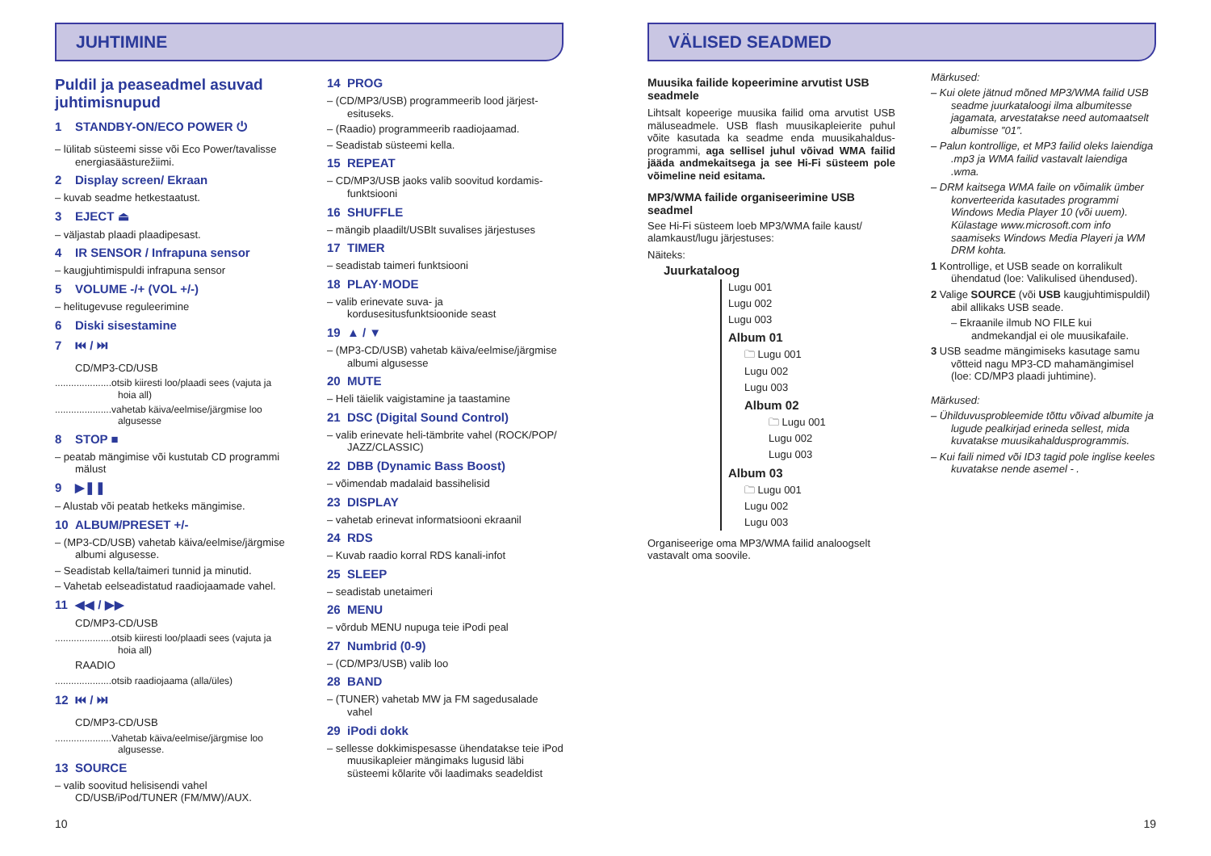JUHTIMINE
Puldil ja peaseadmel asuvad juhtimisnupud
1 STANDBY-ON/ECO POWER ⏻
– lülitab süsteemi sisse või Eco Power/tavalisse energiasäästurežiimi.
2 Display screen/ Ekraan
– kuvab seadme hetkestaatust.
3 EJECT ⏏
– väljastab plaadi plaadipesast.
4 IR SENSOR / Infrapuna sensor
– kaugjuhtimispuldi infrapuna sensor
5 VOLUME -/+ (VOL +/-)
– helitugevuse reguleerimine
6 Diski sisestamine
7 ⏮ / ⏭
CD/MP3-CD/USB
.....................otsib kiiresti loo/plaadi sees (vajuta ja hoia all)
.....................vahetab käiva/eelmise/järgmise loo algusesse
8 STOP ■
– peatab mängimise või kustutab CD programmi mälust
9 ▶❚❚
– Alustab või peatab hetkeks mängimise.
10 ALBUM/PRESET +/-
– (MP3-CD/USB) vahetab käiva/eelmise/järgmise albumi algusesse.
– Seadistab kella/taimeri tunnid ja minutid.
– Vahetab eelseadistatud raadiojaamade vahel.
11 ◀◀ / ▶▶
CD/MP3-CD/USB
.....................otsib kiiresti loo/plaadi sees (vajuta ja hoia all)
RAADIO
.....................otsib raadiojaama (alla/üles)
12 ⏮ / ⏭
CD/MP3-CD/USB
.....................Vahetab käiva/eelmise/järgmise loo algusesse.
13 SOURCE
– valib soovitud helisisendi vahel CD/USB/iPod/TUNER (FM/MW)/AUX.
14 PROG
– (CD/MP3/USB) programmeerib lood järjest-esituseks.
– (Raadio) programmeerib raadiojaamad.
– Seadistab süsteemi kella.
15 REPEAT
– CD/MP3/USB jaoks valib soovitud kordamis-funktsiooni
16 SHUFFLE
– mängib plaadilt/USBlt suvalises järjestuses
17 TIMER
– seadistab taimeri funktsiooni
18 PLAY·MODE
– valib erinevate suva- ja kordusesitusfunktsioonide seast
19 ▲ / ▼
– (MP3-CD/USB) vahetab käiva/eelmise/järgmise albumi algusesse
20 MUTE
– Heli täielik vaigistamine ja taastamine
21 DSC (Digital Sound Control)
– valib erinevate heli-tämbrite vahel (ROCK/POP/ JAZZ/CLASSIC)
22 DBB (Dynamic Bass Boost)
– võimendab madalaid bassihelisid
23 DISPLAY
– vahetab erinevat informatsiooni ekraanil
24 RDS
– Kuvab raadio korral RDS kanali-infot
25 SLEEP
– seadistab unetaimeri
26 MENU
– võrdub MENU nupuga teie iPodi peal
27 Numbrid (0-9)
– (CD/MP3/USB) valib loo
28 BAND
– (TUNER) vahetab MW ja FM sagedusalade vahel
29 iPodi dokk
– sellesse dokkimispesasse ühendatakse teie iPod muusikapleier mängimaks lugusid läbi süsteemi kõlarite või laadimaks seadeldist
10
VÄLISED SEADMED
Muusika failide kopeerimine arvutist USB seadmele
Lihtsalt kopeerige muusika failid oma arvutist USB mäluseadmele. USB flash muusikapleierite puhul võite kasutada ka seadme enda muusikahaldus-programmi, aga sellisel juhul võivad WMA failid jääda andmekaitsega ja see Hi-Fi süsteem pole võimeline neid esitama.
MP3/WMA failide organiseerimine USB seadmel
See Hi-Fi süsteem loeb MP3/WMA faile kaust/ alamkaust/lugu järjestuses:
Näiteks:
Juurkataloog
Lugu 001
Lugu 002
Lugu 003
Album 01
🗀 Lugu 001
Lugu 002
Lugu 003
Album 02
🗀 Lugu 001
Lugu 002
Lugu 003
Album 03
🗀 Lugu 001
Lugu 002
Lugu 003
Organiseerige oma MP3/WMA failid analoogselt vastavalt oma soovile.
Märkused:
– Kui olete jätnud mõned MP3/WMA failid USB seadme juurkataloogi ilma albumitesse jagamata, arvestatakse need automaatselt albumisse ”01”.
– Palun kontrollige, et MP3 failid oleks laiendiga .mp3 ja WMA failid vastavalt laiendiga .wma.
– DRM kaitsega WMA faile on võimalik ümber konverteerida kasutades programmi Windows Media Player 10 (või uuem). Külastage www.microsoft.com info saamiseks Windows Media Playeri ja WM DRM kohta.
1 Kontrollige, et USB seade on korralikult ühendatud (loe: Valikulised ühendused).
2 Valige SOURCE (või USB kaugjuhtimispuldil) abil allikaks USB seade.
– Ekraanile ilmub NO FILE kui andmekandjal ei ole muusikafaile.
3 USB seadme mängimiseks kasutage samu võtteid nagu MP3-CD mahamängimisel (loe: CD/MP3 plaadi juhtimine).
Märkused:
– Ühilduvusprobleemide tõttu võivad albumite ja lugude pealkirjad erineda sellest, mida kuvatakse muusikahaldusprogrammis.
– Kui faili nimed või ID3 tagid pole inglise keeles kuvatakse nende asemel - .
19